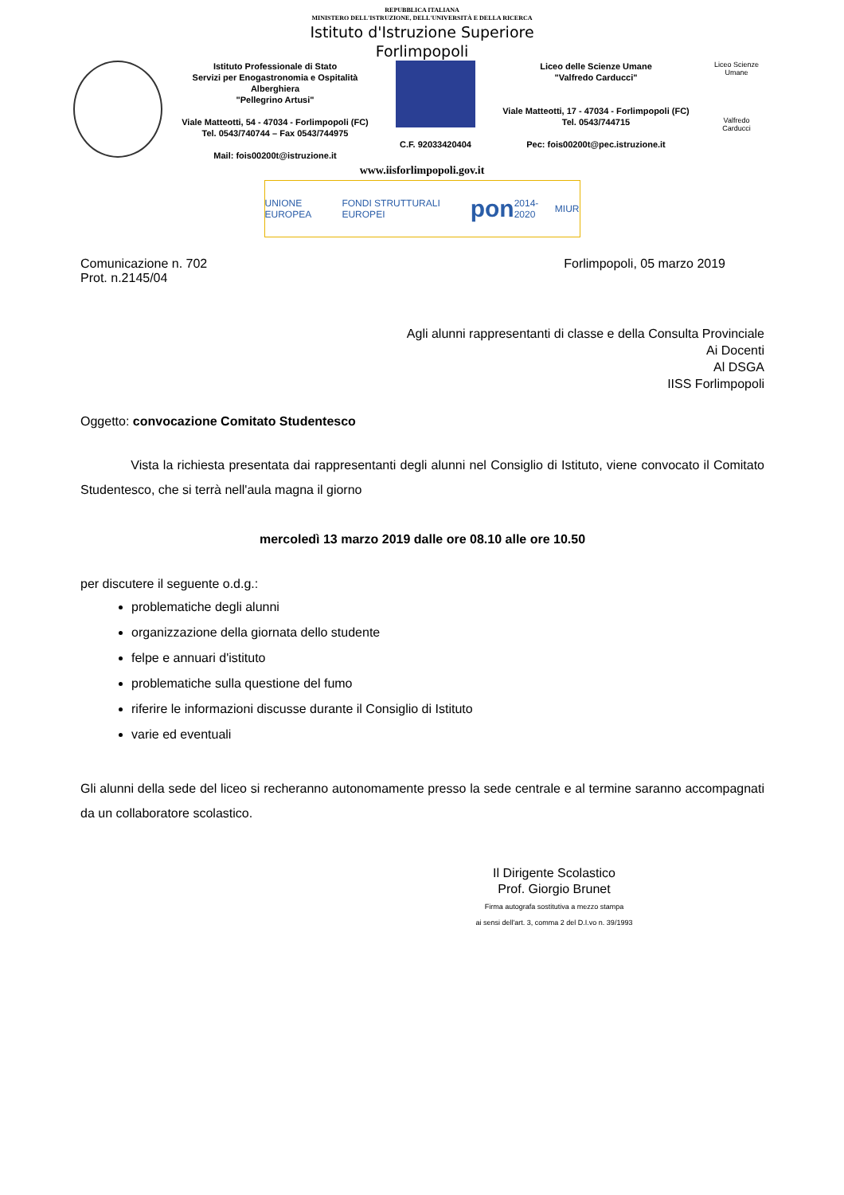REPUBBLICA ITALIANA
MINISTERO DELL'ISTRUZIONE, DELL'UNIVERSITÀ E DELLA RICERCA
Istituto d'Istruzione Superiore
Forlimpopoli
Istituto Professionale di Stato
Servizi per Enogastronomia e Ospitalità Alberghiera
"Pellegrino Artusi"
Viale Matteotti, 54 - 47034 - Forlimpopoli (FC)
Tel. 0543/740744 – Fax 0543/744975
Mail: fois00200t@istruzione.it
C.F. 92033420404 Liceo delle Scienze Umane
"Valfredo Carducci"
Viale Matteotti, 17 - 47034 - Forlimpopoli (FC)
Tel. 0543/744715
Pec: fois00200t@pec.istruzione.it
Liceo Scienze Umane
Valfredo Carducci
www.iisforlimpopoli.gov.it
UNIONE EUROPEA FONDI STRUTTURALI EUROPEI pon 2014-2020 MIUR
Comunicazione n. 702 Forlimpopoli, 05 marzo 2019
Prot. n.2145/04
Agli alunni rappresentanti di classe e della Consulta Provinciale
Ai Docenti
Al DSGA
IISS Forlimpopoli
Oggetto: convocazione Comitato Studentesco
Vista la richiesta presentata dai rappresentanti degli alunni nel Consiglio di Istituto, viene convocato il Comitato Studentesco, che si terrà nell'aula magna il giorno
mercoledì 13 marzo 2019 dalle ore 08.10 alle ore 10.50
per discutere il seguente o.d.g.:
problematiche degli alunni
organizzazione della giornata dello studente
felpe e annuari d'istituto
problematiche sulla questione del fumo
riferire le informazioni discusse durante il Consiglio di Istituto
varie ed eventuali
Gli alunni della sede del liceo si recheranno autonomamente presso la sede centrale e al termine saranno accompagnati da un collaboratore scolastico.
Il Dirigente Scolastico
Prof. Giorgio Brunet
Firma autografa sostitutiva a mezzo stampa
ai sensi dell'art. 3, comma 2 del D.I.vo n. 39/1993